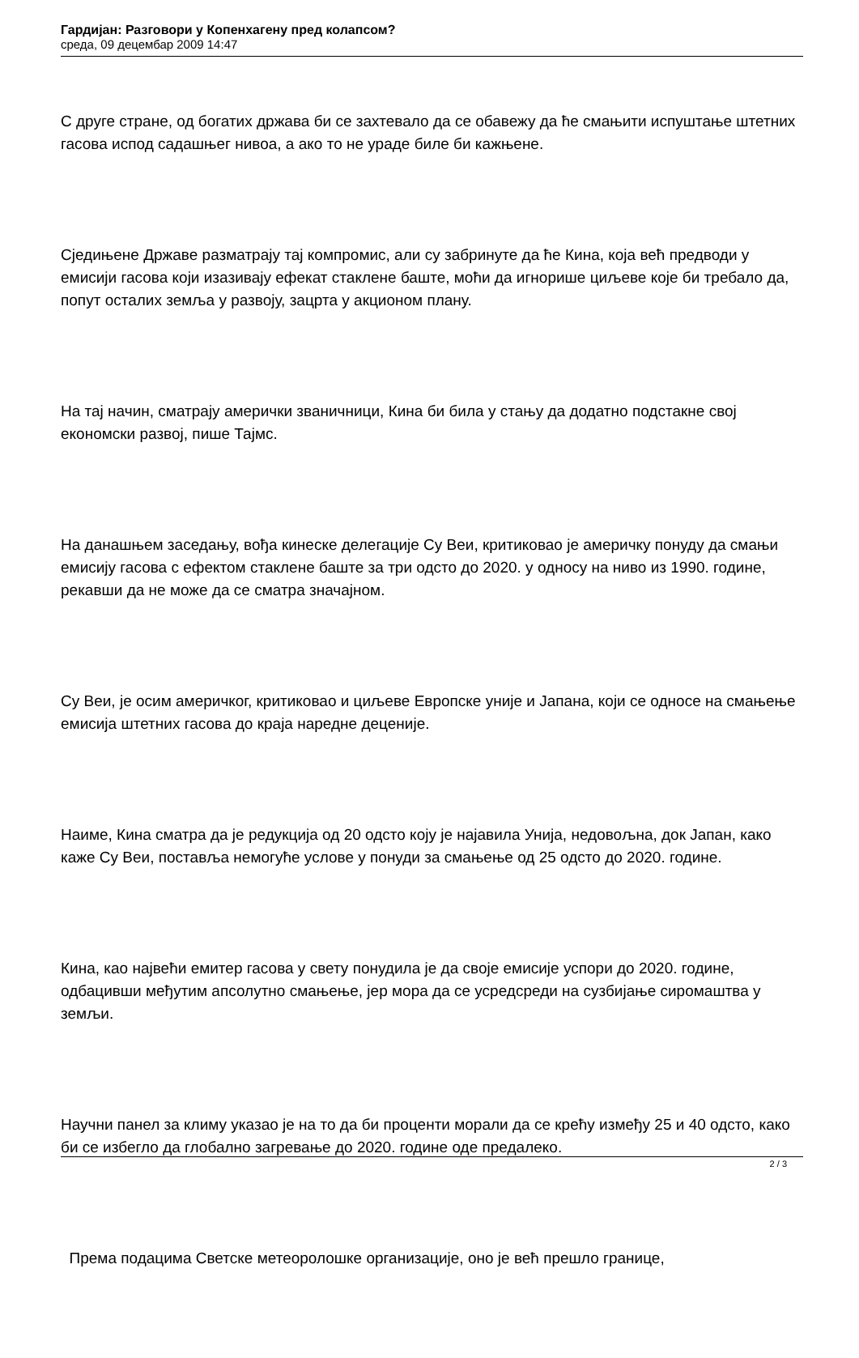Гардијан: Разговори у Копенхагену пред колапсом?
среда, 09 децембар 2009 14:47
С друге стране, од богатих држава би се захтевало да се обавежу да ће смањити испуштање штетних гасова испод садашњег нивоа, а ако то не ураде биле би кажњене.
Сједињене Државе разматрају тај компромис, али су забринуте да ће Кина, која већ предводи у емисији гасова који изазивају ефекат стаклене баште, моћи да игнорише циљеве које би требало да, попут осталих земља у развоју, зацрта у акционом плану.
На тај начин, сматрају амерички званичници, Кина би била у стању да додатно подстакне свој економски развој, пише Тајмс.
На данашњем заседању, вођа кинеске делегације Су Веи, критиковао је америчку понуду да смањи емисију гасова с ефектом стаклене баште за три одсто до 2020. у односу на ниво из 1990. године, рекавши да не може да се сматра значајном.
Су Веи, је осим америчког, критиковао и циљеве Европске уније и Јапана, који се односе на смањење емисија штетних гасова до краја наредне деценије.
Наиме, Кина сматра да је редукција од 20 одсто коју је најавила Унија, недовољна, док Јапан, како каже Су Веи, поставља немогуће услове у понуди за смањење од 25 одсто до 2020. године.
Кина, као највећи емитер гасова у свету понудила је да своје емисије успори до 2020. године, одбацивши међутим апсолутно смањење, јер мора да се усредсреди на сузбијање сиромаштва у земљи.
Научни панел за климу указао је на то да би проценти морали да се крећу између 25 и 40 одсто, како би се избегло да глобално загревање до 2020. године оде предалеко.
Према подацима Светске метеоролошке организације, оно је већ прешло границе,
2 / 3